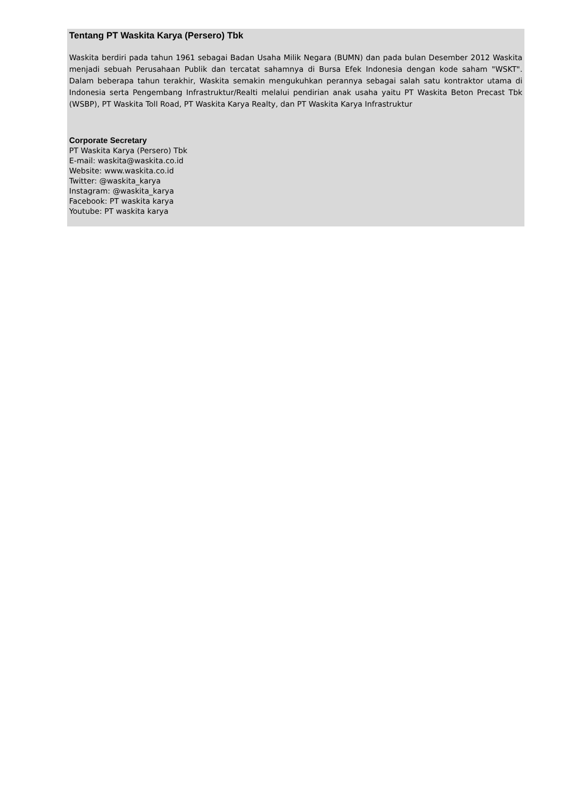Tentang PT Waskita Karya (Persero) Tbk
Waskita berdiri pada tahun 1961 sebagai Badan Usaha Milik Negara (BUMN) dan pada bulan Desember 2012 Waskita menjadi sebuah Perusahaan Publik dan tercatat sahamnya di Bursa Efek Indonesia dengan kode saham "WSKT". Dalam beberapa tahun terakhir, Waskita semakin mengukuhkan perannya sebagai salah satu kontraktor utama di Indonesia serta Pengembang Infrastruktur/Realti melalui pendirian anak usaha yaitu PT Waskita Beton Precast Tbk (WSBP), PT Waskita Toll Road, PT Waskita Karya Realty, dan PT Waskita Karya Infrastruktur
Corporate Secretary
PT Waskita Karya (Persero) Tbk
E-mail: waskita@waskita.co.id
Website: www.waskita.co.id
Twitter: @waskita_karya
Instagram: @waskita_karya
Facebook: PT waskita karya
Youtube: PT waskita karya